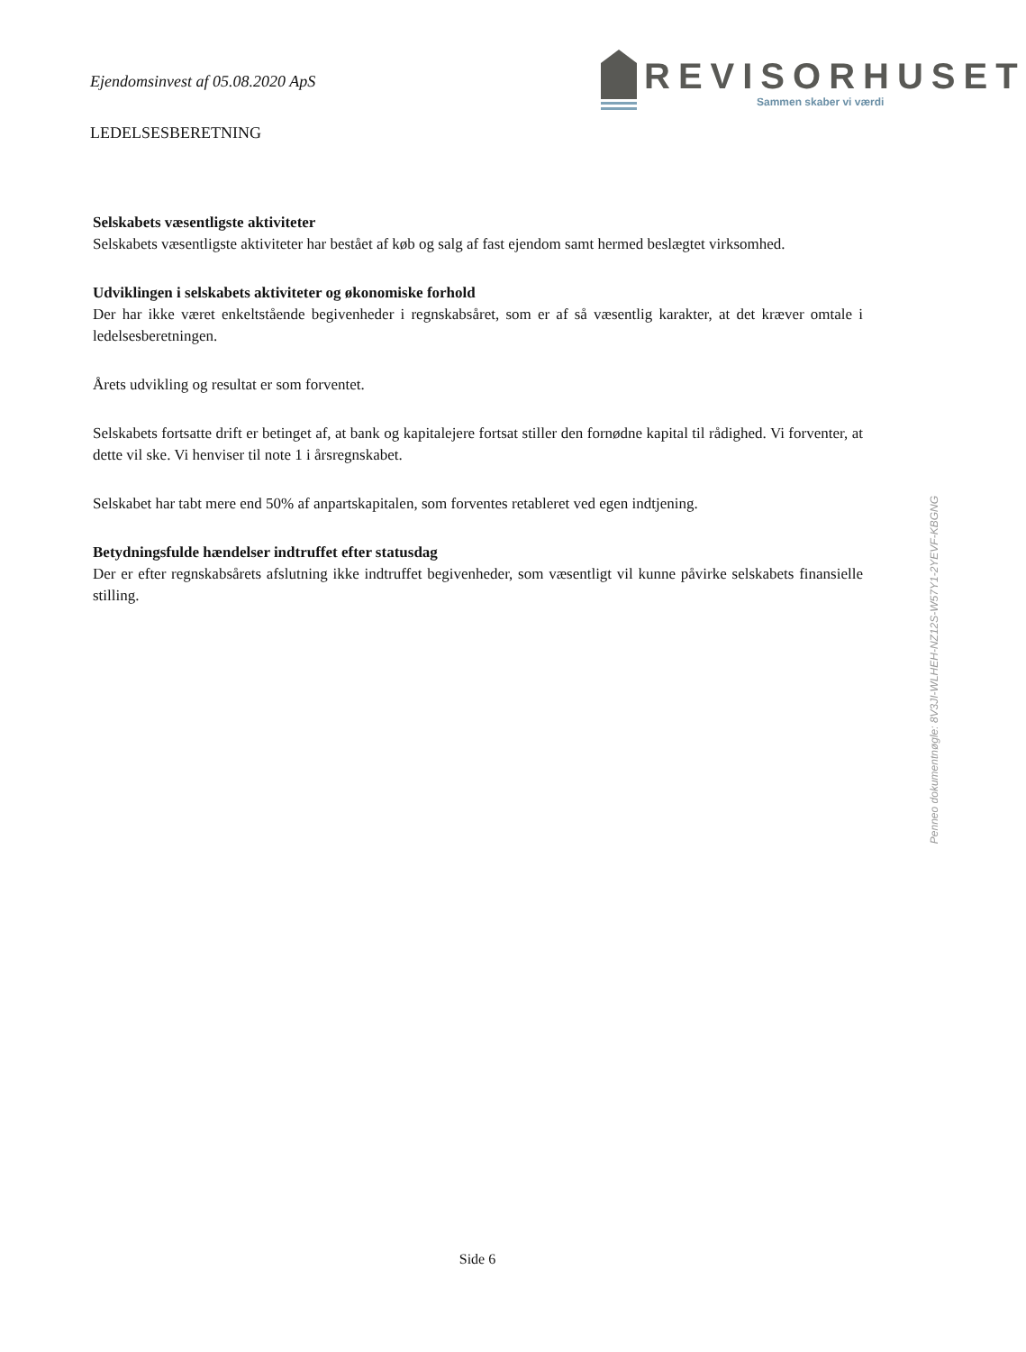Ejendomsinvest af 05.08.2020 ApS
REVISORHUSET
Sammen skaber vi værdi
LEDELSESBERETNING
Selskabets væsentligste aktiviteter
Selskabets væsentligste aktiviteter har bestået af køb og salg af fast ejendom samt hermed beslægtet virksomhed.
Udviklingen i selskabets aktiviteter og økonomiske forhold
Der har ikke været enkeltstående begivenheder i regnskabsåret, som er af så væsentlig karakter, at det kræver omtale i ledelsesberetningen.
Årets udvikling og resultat er som forventet.
Selskabets fortsatte drift er betinget af, at bank og kapitalejere fortsat stiller den fornødne kapital til rådighed. Vi forventer, at dette vil ske. Vi henviser til note 1 i årsregnskabet.
Selskabet har tabt mere end 50% af anpartskapitalen, som forventes retableret ved egen indtjening.
Betydningsfulde hændelser indtruffet efter statusdag
Der er efter regnskabsårets afslutning ikke indtruffet begivenheder, som væsentligt vil kunne påvirke selskabets finansielle stilling.
Penneo dokumentnøgle: 8V3JI-WLHEH-NZ12S-W57Y1-2YEVF-KBGNG
Side 6